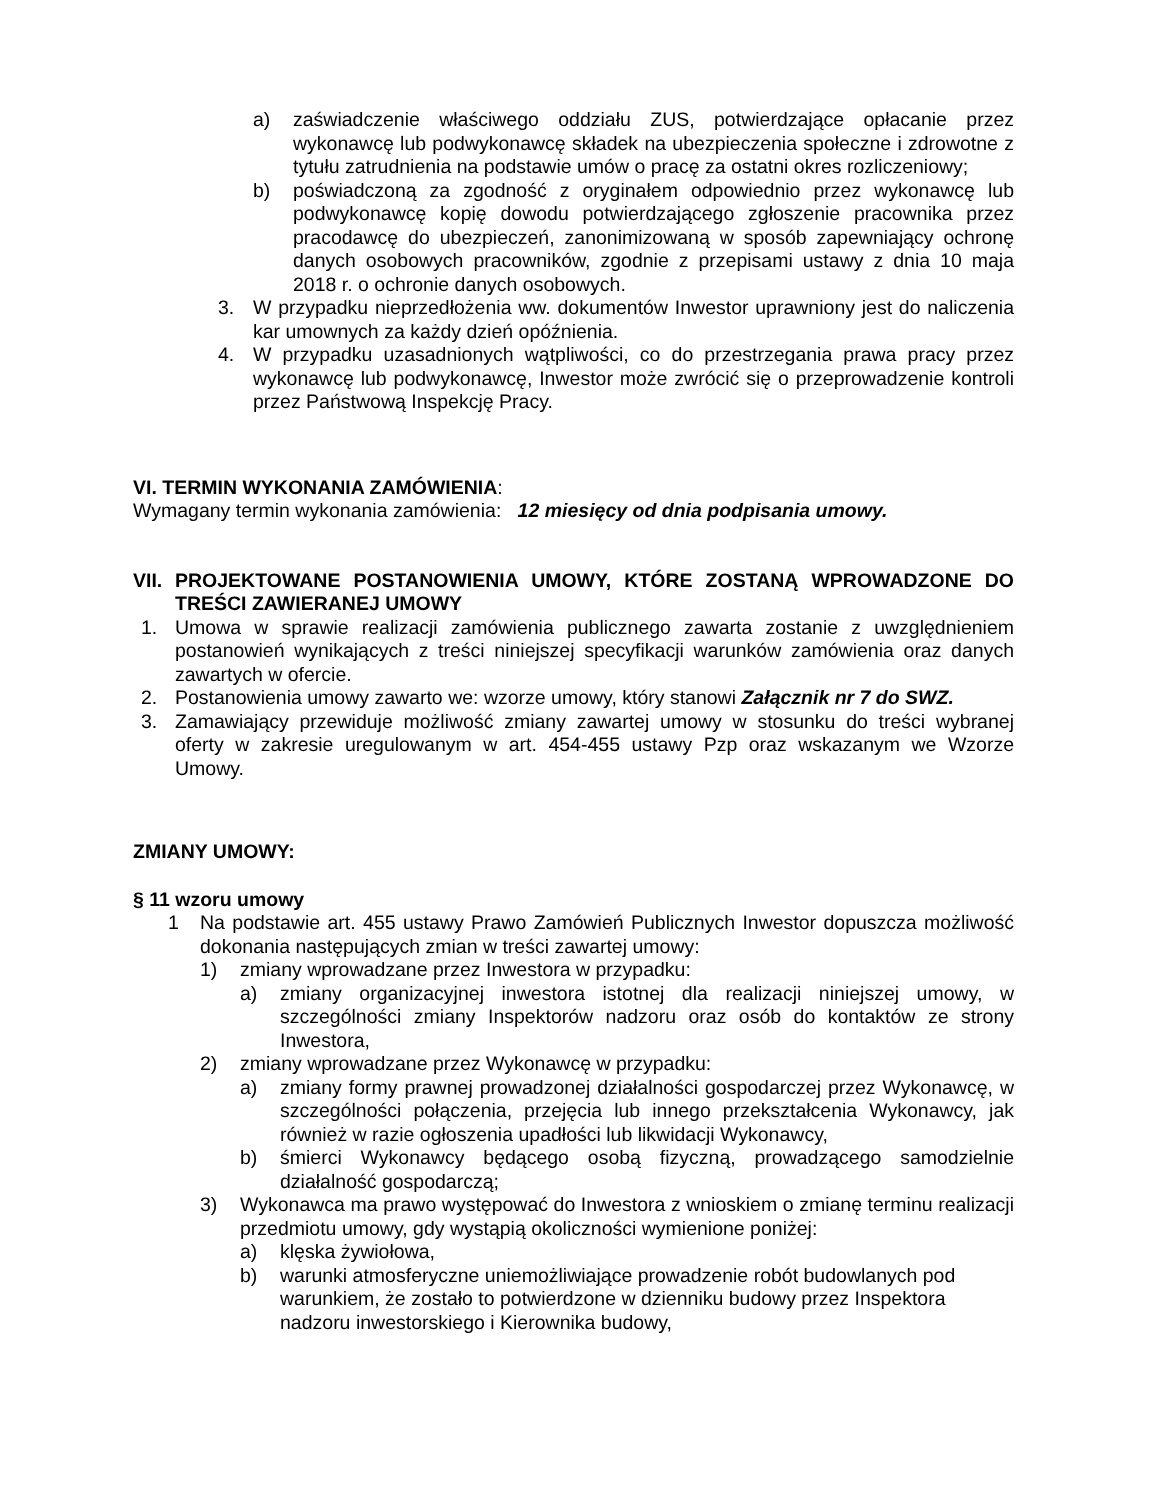a) zaświadczenie właściwego oddziału ZUS, potwierdzające opłacanie przez wykonawcę lub podwykonawcę składek na ubezpieczenia społeczne i zdrowotne z tytułu zatrudnienia na podstawie umów o pracę za ostatni okres rozliczeniowy;
b) poświadczoną za zgodność z oryginałem odpowiednio przez wykonawcę lub podwykonawcę kopię dowodu potwierdzającego zgłoszenie pracownika przez pracodawcę do ubezpieczeń, zanonimizowaną w sposób zapewniający ochronę danych osobowych pracowników, zgodnie z przepisami ustawy z dnia 10 maja 2018 r. o ochronie danych osobowych.
3. W przypadku nieprzedłożenia ww. dokumentów Inwestor uprawniony jest do naliczenia kar umownych za każdy dzień opóźnienia.
4. W przypadku uzasadnionych wątpliwości, co do przestrzegania prawa pracy przez wykonawcę lub podwykonawcę, Inwestor może zwrócić się o przeprowadzenie kontroli przez Państwową Inspekcję Pracy.
VI. TERMIN WYKONANIA ZAMÓWIENIA:
Wymagany termin wykonania zamówienia: 12 miesięcy od dnia podpisania umowy.
VII. PROJEKTOWANE POSTANOWIENIA UMOWY, KTÓRE ZOSTANĄ WPROWADZONE DO TREŚCI ZAWIERANEJ UMOWY
1. Umowa w sprawie realizacji zamówienia publicznego zawarta zostanie z uwzględnieniem postanowień wynikających z treści niniejszej specyfikacji warunków zamówienia oraz danych zawartych w ofercie.
2. Postanowienia umowy zawarto we: wzorze umowy, który stanowi Załącznik nr 7 do SWZ.
3. Zamawiający przewiduje możliwość zmiany zawartej umowy w stosunku do treści wybranej oferty w zakresie uregulowanym w art. 454-455 ustawy Pzp oraz wskazanym we Wzorze Umowy.
ZMIANY UMOWY:
§ 11 wzoru umowy
1 Na podstawie art. 455 ustawy Prawo Zamówień Publicznych Inwestor dopuszcza możliwość dokonania następujących zmian w treści zawartej umowy:
1) zmiany wprowadzane przez Inwestora w przypadku:
a) zmiany organizacyjnej inwestora istotnej dla realizacji niniejszej umowy, w szczególności zmiany Inspektorów nadzoru oraz osób do kontaktów ze strony Inwestora,
2) zmiany wprowadzane przez Wykonawcę w przypadku:
a) zmiany formy prawnej prowadzonej działalności gospodarczej przez Wykonawcę, w szczególności połączenia, przejęcia lub innego przekształcenia Wykonawcy, jak również w razie ogłoszenia upadłości lub likwidacji Wykonawcy,
b) śmierci Wykonawcy będącego osobą fizyczną, prowadzącego samodzielnie działalność gospodarczą;
3) Wykonawca ma prawo występować do Inwestora z wnioskiem o zmianę terminu realizacji przedmiotu umowy, gdy wystąpią okoliczności wymienione poniżej:
a) klęska żywiołowa,
b) warunki atmosferyczne uniemożliwiające prowadzenie robót budowlanych pod warunkiem, że zostało to potwierdzone w dzienniku budowy przez Inspektora nadzoru inwestorskiego i Kierownika budowy,